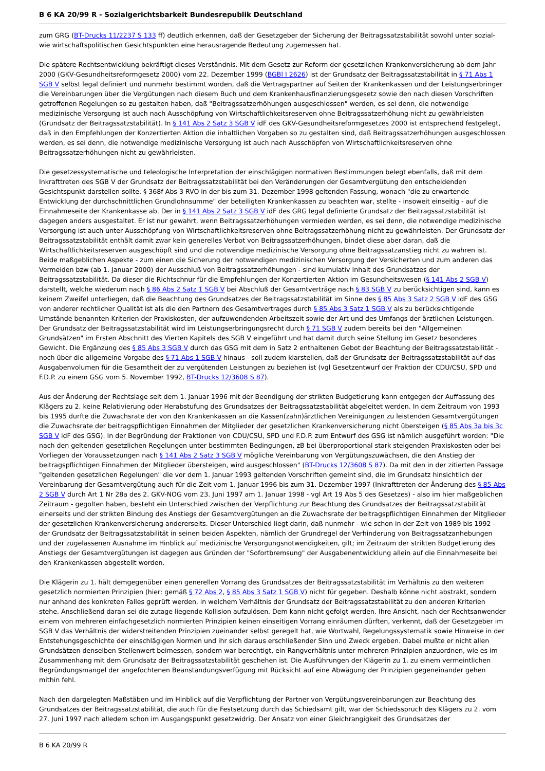B 6 KA 20/99 R - Sozialgerichtsbarkeit Bundesrepublik Deutschland
zum GRG (BT-Drucks 11/2237 S 133 ff) deutlich erkennen, daß der Gesetzgeber der Sicherung der Beitragssatzstabilität sowohl unter sozial- wie wirtschaftspolitischen Gesichtspunkten eine herausragende Bedeutung zugemessen hat.
Die spätere Rechtsentwicklung bekräftigt dieses Verständnis. Mit dem Gesetz zur Reform der gesetzlichen Krankenversicherung ab dem Jahr 2000 (GKV-Gesundheitsreformgesetz 2000) vom 22. Dezember 1999 (BGBl I 2626) ist der Grundsatz der Beitragssatzstabilität in § 71 Abs 1 SGB V selbst legal definiert und nunmehr bestimmt worden, daß die Vertragspartner auf Seiten der Krankenkassen und der Leistungserbringer die Vereinbarungen über die Vergütungen nach diesem Buch und dem Krankenhausfinanzierungsgesetz sowie den nach diesen Vorschriften getroffenen Regelungen so zu gestalten haben, daß "Beitragssatzerhöhungen ausgeschlossen" werden, es sei denn, die notwendige medizinische Versorgung ist auch nach Ausschöpfung von Wirtschaftlichkeitsreserven ohne Beitragssatzerhöhung nicht zu gewährleisten (Grundsatz der Beitragssatzstabilität). In § 141 Abs 2 Satz 3 SGB V idF des GKV-Gesundheitsreformgesetzes 2000 ist entsprechend festgelegt, daß in den Empfehlungen der Konzertierten Aktion die inhaltlichen Vorgaben so zu gestalten sind, daß Beitragssatzerhöhungen ausgeschlossen werden, es sei denn, die notwendige medizinische Versorgung ist auch nach Ausschöpfen von Wirtschaftlichkeitsreserven ohne Beitragssatzerhöhungen nicht zu gewährleisten.
Die gesetzessystematische und teleologische Interpretation der einschlägigen normativen Bestimmungen belegt ebenfalls, daß mit dem Inkrafttreten des SGB V der Grundsatz der Beitragssatzstabilität bei den Veränderungen der Gesamtvergütung den entscheidenden Gesichtspunkt darstellen sollte. § 368f Abs 3 RVO in der bis zum 31. Dezember 1998 geltenden Fassung, wonach "die zu erwartende Entwicklung der durchschnittlichen Grundlohnsumme" der beteiligten Krankenkassen zu beachten war, stellte - insoweit einseitig - auf die Einnahmeseite der Krankenkasse ab. Der in § 141 Abs 2 Satz 3 SGB V idF des GRG legal definierte Grundsatz der Beitragssatzstabilität ist dagegen anders ausgestaltet. Er ist nur gewahrt, wenn Beitragssatzerhöhungen vermieden werden, es sei denn, die notwendige medizinische Versorgung ist auch unter Ausschöpfung von Wirtschaftlichkeitsreserven ohne Beitragssatzerhöhung nicht zu gewährleisten. Der Grundsatz der Beitragssatzstabilität enthält damit zwar kein generelles Verbot von Beitragssatzerhöhungen, bindet diese aber daran, daß die Wirtschaftlichkeitsreserven ausgeschöpft sind und die notwendige medizinische Versorgung ohne Beitragssatzanstieg nicht zu wahren ist. Beide maßgeblichen Aspekte - zum einen die Sicherung der notwendigen medizinischen Versorgung der Versicherten und zum anderen das Vermeiden bzw (ab 1. Januar 2000) der Ausschluß von Beitragssatzerhöhungen - sind kumulativ Inhalt des Grundsatzes der Beitragssatzstabilität. Da dieser die Richtschnur für die Empfehlungen der Konzertierten Aktion im Gesundheitswesen (§ 141 Abs 2 SGB V) darstellt, welche wiederum nach § 86 Abs 2 Satz 1 SGB V bei Abschluß der Gesamtverträge nach § 83 SGB V zu berücksichtigen sind, kann es keinem Zweifel unterliegen, daß die Beachtung des Grundsatzes der Beitragssatzstabilität im Sinne des § 85 Abs 3 Satz 2 SGB V idF des GSG von anderer rechtlicher Qualität ist als die den Partnern des Gesamtvertrages durch § 85 Abs 3 Satz 1 SGB V als zu berücksichtigende Umstände benannten Kriterien der Praxiskosten, der aufzuwendenden Arbeitszeit sowie der Art und des Umfangs der ärztlichen Leistungen. Der Grundsatz der Beitragssatzstabilität wird im Leistungserbringungsrecht durch § 71 SGB V zudem bereits bei den "Allgemeinen Grundsätzen" im Ersten Abschnitt des Vierten Kapitels des SGB V eingeführt und hat damit durch seine Stellung im Gesetz besonderes Gewicht. Die Ergänzung des § 85 Abs 3 SGB V durch das GSG mit dem in Satz 2 enthaltenen Gebot der Beachtung der Beitragssatzstabilität - noch über die allgemeine Vorgabe des § 71 Abs 1 SGB V hinaus - soll zudem klarstellen, daß der Grundsatz der Beitragssatzstabilität auf das Ausgabenvolumen für die Gesamtheit der zu vergütenden Leistungen zu beziehen ist (vgl Gesetzentwurf der Fraktion der CDU/CSU, SPD und F.D.P. zu einem GSG vom 5. November 1992, BT-Drucks 12/3608 S 87).
Aus der Änderung der Rechtslage seit dem 1. Januar 1996 mit der Beendigung der strikten Budgetierung kann entgegen der Auffassung des Klägers zu 2. keine Relativierung oder Herabstufung des Grundsatzes der Beitragssatzstabilität abgeleitet werden. In dem Zeitraum von 1993 bis 1995 durfte die Zuwachsrate der von den Krankenkassen an die Kassen(zahn)ärztlichen Vereinigungen zu leistenden Gesamtvergütungen die Zuwachsrate der beitragspflichtigen Einnahmen der Mitglieder der gesetzlichen Krankenversicherung nicht übersteigen (§ 85 Abs 3a bis 3c SGB V idF des GSG). In der Begründung der Fraktionen von CDU/CSU, SPD und F.D.P. zum Entwurf des GSG ist nämlich ausgeführt worden: "Die nach den geltenden gesetzlichen Regelungen unter bestimmten Bedingungen, zB bei überproportional stark steigenden Praxiskosten oder bei Vorliegen der Voraussetzungen nach § 141 Abs 2 Satz 3 SGB V mögliche Vereinbarung von Vergütungszuwächsen, die den Anstieg der beitragspflichtigen Einnahmen der Mitglieder übersteigen, wird ausgeschlossen" (BT-Drucks 12/3608 S 87). Da mit den in der zitierten Passage "geltenden gesetzlichen Regelungen" die vor dem 1. Januar 1993 geltenden Vorschriften gemeint sind, die im Grundsatz hinsichtlich der Vereinbarung der Gesamtvergütung auch für die Zeit vom 1. Januar 1996 bis zum 31. Dezember 1997 (Inkrafttreten der Änderung des § 85 Abs 2 SGB V durch Art 1 Nr 28a des 2. GKV-NOG vom 23. Juni 1997 am 1. Januar 1998 - vgl Art 19 Abs 5 des Gesetzes) - also im hier maßgeblichen Zeitraum - gegolten haben, besteht ein Unterschied zwischen der Verpflichtung zur Beachtung des Grundsatzes der Beitragssatzstabilität einerseits und der strikten Bindung des Anstiegs der Gesamtvergütungen an die Zuwachsrate der beitragspflichtigen Einnahmen der Mitglieder der gesetzlichen Krankenversicherung andererseits. Dieser Unterschied liegt darin, daß nunmehr - wie schon in der Zeit von 1989 bis 1992 - der Grundsatz der Beitragssatzstabilität in seinen beiden Aspekten, nämlich der Grundregel der Verhinderung von Beitragssatzanhebungen und der zugelassenen Ausnahme im Hinblick auf medizinische Versorgungsnotwendigkeiten, gilt; im Zeitraum der strikten Budgetierung des Anstiegs der Gesamtvergütungen ist dagegen aus Gründen der "Sofortbremsung" der Ausgabenentwicklung allein auf die Einnahmeseite bei den Krankenkassen abgestellt worden.
Die Klägerin zu 1. hält demgegenüber einen generellen Vorrang des Grundsatzes der Beitragssatzstabilität im Verhältnis zu den weiteren gesetzlich normierten Prinzipien (hier: gemäß § 72 Abs 2, § 85 Abs 3 Satz 1 SGB V) nicht für gegeben. Deshalb könne nicht abstrakt, sondern nur anhand des konkreten Falles geprüft werden, in welchem Verhältnis der Grundsatz der Beitragssatzstabilität zu den anderen Kriterien stehe. Anschließend daran sei die zutage liegende Kollision aufzulösen. Dem kann nicht gefolgt werden. Ihre Ansicht, nach der Rechtsanwender einem von mehreren einfachgesetzlich normierten Prinzipien keinen einseitigen Vorrang einräumen dürften, verkennt, daß der Gesetzgeber im SGB V das Verhältnis der widerstreitenden Prinzipien zueinander selbst geregelt hat, wie Wortwahl, Regelungssystematik sowie Hinweise in der Entstehungsgeschichte der einschlägigen Normen und ihr sich daraus erschließender Sinn und Zweck ergeben. Dabei mußte er nicht allen Grundsätzen denselben Stellenwert beimessen, sondern war berechtigt, ein Rangverhältnis unter mehreren Prinzipien anzuordnen, wie es im Zusammenhang mit dem Grundsatz der Beitragssatzstabilität geschehen ist. Die Ausführungen der Klägerin zu 1. zu einem vermeintlichen Begründungsmangel der angefochtenen Beanstandungsverfügung mit Rücksicht auf eine Abwägung der Prinzipien gegeneinander gehen mithin fehl.
Nach den dargelegten Maßstäben und im Hinblick auf die Verpflichtung der Partner von Vergütungsvereinbarungen zur Beachtung des Grundsatzes der Beitragssatzstabilität, die auch für die Festsetzung durch das Schiedsamt gilt, war der Schiedsspruch des Klägers zu 2. vom 27. Juni 1997 nach alledem schon im Ausgangspunkt gesetzwidrig. Der Ansatz von einer Gleichrangigkeit des Grundsatzes der
B 6 KA 20/99 R